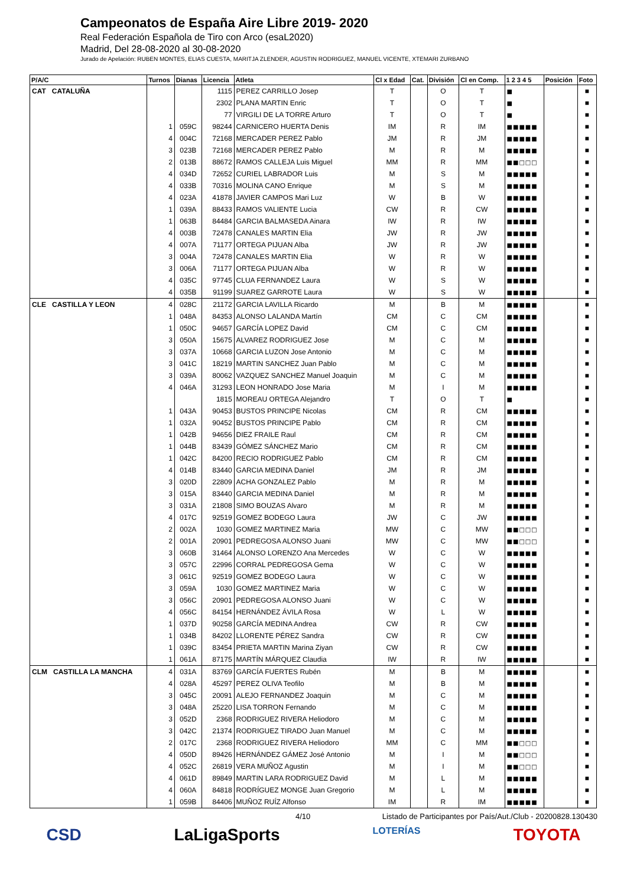Campeonatos de España Aire Libre 2019- 2020
Real Federación Española de Tiro con Arco (esaL2020)
Madrid, Del 28-08-2020 al 30-08-2020
Jurado de Apelación: RUBEN MONTES, ELIAS CUESTA, MARITJA ZLENDER, AGUSTIN RODRIGUEZ, MANUEL VICENTE, XTEMARI ZURBANO
| P/A/C | Turnos | Dianas | Licencia | Atleta | Cl x Edad | Cat. | División | Cl en Comp. | 1 2 3 4 5 | Posición | Foto |
| --- | --- | --- | --- | --- | --- | --- | --- | --- | --- | --- | --- |
| CAT CATALUÑA | | | 1115 | PEREZ CARRILLO Josep | T | | O | T | ■ | | ■ |
| | | | 2302 | PLANA MARTIN Enric | T | | O | T | ■ | | ■ |
| | | | 77 | VIRGILI DE LA TORRE Arturo | T | | O | T | ■ | | ■ |
| | 1 | 059C | 98244 | CARNICERO HUERTA Denis | IM | | R | IM | ■■■■■ | | ■ |
| | 4 | 004C | 72168 | MERCADER PEREZ Pablo | JM | | R | JM | ■■■■■ | | ■ |
| | 3 | 023B | 72168 | MERCADER PEREZ Pablo | M | | R | M | ■■■■■ | | ■ |
| | 2 | 013B | 88672 | RAMOS CALLEJA Luis Miguel | MM | | R | MM | ■■□□□ | | ■ |
| | 4 | 034D | 72652 | CURIEL LABRADOR Luis | M | | S | M | ■■■■■ | | ■ |
| | 4 | 033B | 70316 | MOLINA CANO Enrique | M | | S | M | ■■■■■ | | ■ |
| | 4 | 023A | 41878 | JAVIER CAMPOS Mari Luz | W | | B | W | ■■■■■ | | ■ |
| | 1 | 039A | 88433 | RAMOS VALIENTE Lucia | CW | | R | CW | ■■■■■ | | ■ |
| | 1 | 063B | 84484 | GARCIA BALMASEDA Ainara | IW | | R | IW | ■■■■■ | | ■ |
| | 4 | 003B | 72478 | CANALES MARTIN Elia | JW | | R | JW | ■■■■■ | | ■ |
| | 4 | 007A | 71177 | ORTEGA PIJUAN Alba | JW | | R | JW | ■■■■■ | | ■ |
| | 3 | 004A | 72478 | CANALES MARTIN Elia | W | | R | W | ■■■■■ | | ■ |
| | 3 | 006A | 71177 | ORTEGA PIJUAN Alba | W | | R | W | ■■■■■ | | ■ |
| | 4 | 035C | 97745 | CLUA FERNANDEZ Laura | W | | S | W | ■■■■■ | | ■ |
| | 4 | 035B | 91199 | SUAREZ GARROTE Laura | W | | S | W | ■■■■■ | | ■ |
| CLE CASTILLA Y LEON | 4 | 028C | 21172 | GARCIA LAVILLA Ricardo | M | | B | M | ■■■■■ | | ■ |
| | 1 | 048A | 84353 | ALONSO LALANDA Martín | CM | | C | CM | ■■■■■ | | ■ |
| | 1 | 050C | 94657 | GARCÍA LOPEZ David | CM | | C | CM | ■■■■■ | | ■ |
| | 3 | 050A | 15675 | ALVAREZ RODRIGUEZ Jose | M | | C | M | ■■■■■ | | ■ |
| | 3 | 037A | 10668 | GARCIA LUZON Jose Antonio | M | | C | M | ■■■■■ | | ■ |
| | 3 | 041C | 18219 | MARTIN SANCHEZ Juan Pablo | M | | C | M | ■■■■■ | | ■ |
| | 3 | 039A | 80062 | VAZQUEZ SANCHEZ Manuel Joaquin | M | | C | M | ■■■■■ | | ■ |
| | 4 | 046A | 31293 | LEON HONRADO Jose Maria | M | | I | M | ■■■■■ | | ■ |
| | | | 1815 | MOREAU ORTEGA Alejandro | T | | O | T | ■ | | ■ |
| | 1 | 043A | 90453 | BUSTOS PRINCIPE Nicolas | CM | | R | CM | ■■■■■ | | ■ |
| | 1 | 032A | 90452 | BUSTOS PRINCIPE Pablo | CM | | R | CM | ■■■■■ | | ■ |
| | 1 | 042B | 94656 | DIEZ FRAILE Raul | CM | | R | CM | ■■■■■ | | ■ |
| | 1 | 044B | 83439 | GÓMEZ SÁNCHEZ Mario | CM | | R | CM | ■■■■■ | | ■ |
| | 1 | 042C | 84200 | RECIO RODRIGUEZ Pablo | CM | | R | CM | ■■■■■ | | ■ |
| | 4 | 014B | 83440 | GARCIA MEDINA Daniel | JM | | R | JM | ■■■■■ | | ■ |
| | 3 | 020D | 22809 | ACHA GONZALEZ Pablo | M | | R | M | ■■■■■ | | ■ |
| | 3 | 015A | 83440 | GARCIA MEDINA Daniel | M | | R | M | ■■■■■ | | ■ |
| | 3 | 031A | 21808 | SIMO BOUZAS Alvaro | M | | R | M | ■■■■■ | | ■ |
| | 4 | 017C | 92519 | GOMEZ BODEGO Laura | JW | | C | JW | ■■■■■ | | ■ |
| | 2 | 002A | 1030 | GOMEZ MARTINEZ Maria | MW | | C | MW | ■■□□□ | | ■ |
| | 2 | 001A | 20901 | PEDREGOSA ALONSO Juani | MW | | C | MW | ■■□□□ | | ■ |
| | 3 | 060B | 31464 | ALONSO LORENZO Ana Mercedes | W | | C | W | ■■■■■ | | ■ |
| | 3 | 057C | 22996 | CORRAL PEDREGOSA Gema | W | | C | W | ■■■■■ | | ■ |
| | 3 | 061C | 92519 | GOMEZ BODEGO Laura | W | | C | W | ■■■■■ | | ■ |
| | 3 | 059A | 1030 | GOMEZ MARTINEZ Maria | W | | C | W | ■■■■■ | | ■ |
| | 3 | 056C | 20901 | PEDREGOSA ALONSO Juani | W | | C | W | ■■■■■ | | ■ |
| | 4 | 056C | 84154 | HERNÁNDEZ ÁVILA Rosa | W | | L | W | ■■■■■ | | ■ |
| | 1 | 037D | 90258 | GARCÍA MEDINA Andrea | CW | | R | CW | ■■■■■ | | ■ |
| | 1 | 034B | 84202 | LLORENTE PÉREZ Sandra | CW | | R | CW | ■■■■■ | | ■ |
| | 1 | 039C | 83454 | PRIETA MARTIN Marina Ziyan | CW | | R | CW | ■■■■■ | | ■ |
| | 1 | 061A | 87175 | MARTÍN MÁRQUEZ Claudia | IW | | R | IW | ■■■■■ | | ■ |
| CLM CASTILLA LA MANCHA | 4 | 031A | 83769 | GARCÍA FUERTES Rubén | M | | B | M | ■■■■■ | | ■ |
| | 4 | 028A | 45297 | PEREZ OLIVA Teofilo | M | | B | M | ■■■■■ | | ■ |
| | 3 | 045C | 20091 | ALEJO FERNANDEZ Joaquin | M | | C | M | ■■■■■ | | ■ |
| | 3 | 048A | 25220 | LISA TORRON Fernando | M | | C | M | ■■■■■ | | ■ |
| | 3 | 052D | 2368 | RODRIGUEZ RIVERA Heliodoro | M | | C | M | ■■■■■ | | ■ |
| | 3 | 042C | 21374 | RODRIGUEZ TIRADO Juan Manuel | M | | C | M | ■■■■■ | | ■ |
| | 2 | 017C | 2368 | RODRIGUEZ RIVERA Heliodoro | MM | | C | MM | ■■□□□ | | ■ |
| | 4 | 050D | 89426 | HERNÁNDEZ GÁMEZ José Antonio | M | | I | M | ■■□□□ | | ■ |
| | 4 | 052C | 26819 | VERA MUÑOZ Agustin | M | | I | M | ■■□□□ | | ■ |
| | 4 | 061D | 89849 | MARTIN LARA RODRIGUEZ David | M | | L | M | ■■■■■ | | ■ |
| | 4 | 060A | 84818 | RODRÍGUEZ MONGE Juan Gregorio | M | | L | M | ■■■■■ | | ■ |
| | 1 | 059B | 84406 | MUÑOZ RUÍZ Alfonso | IM | | R | IM | ■■■■■ | | ■ |
4/10 Listado de Participantes por País/Aut./Club - 20200828.130430
CSD LaLigaSports LOTERÍAS TOYOTA